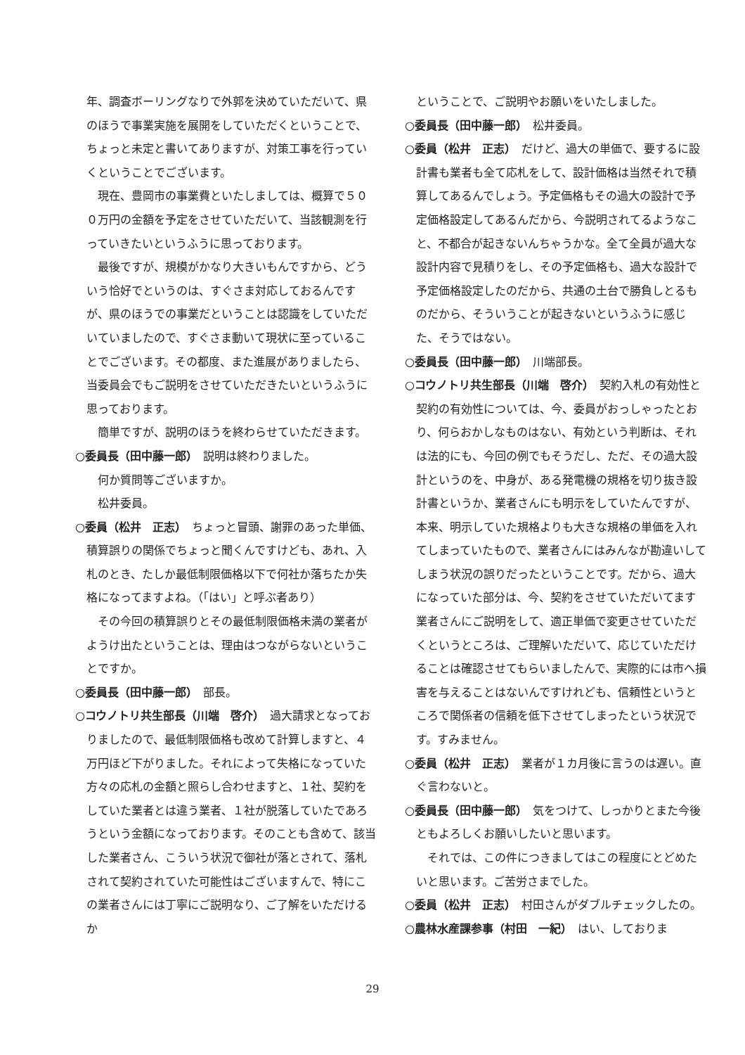年、調査ボーリングなりで外郭を決めていただいて、県のほうで事業実施を展開をしていただくということで、ちょっと未定と書いてありますが、対策工事を行っていくということでございます。
現在、豊岡市の事業費といたしましては、概算で５００万円の金額を予定をさせていただいて、当該観測を行っていきたいというふうに思っております。
最後ですが、規模がかなり大きいもんですから、どういう恰好でというのは、すぐさま対応しておるんですが、県のほうでの事業だということは認識をしていただいていましたので、すぐさま動いて現状に至っていることでございます。その都度、また進展がありましたら、当委員会でもご説明をさせていただきたいというふうに思っております。
簡単ですが、説明のほうを終わらせていただきます。
○委員長（田中藤一郎）　説明は終わりました。
何か質問等ございますか。
松井委員。
○委員（松井　正志）　ちょっと冒頭、謝罪のあった単価、積算誤りの関係でちょっと聞くんですけども、あれ、入札のとき、たしか最低制限価格以下で何社か落ちたか失格になってますよね。（「はい」と呼ぶ者あり）
その今回の積算誤りとその最低制限価格未満の業者がようけ出たということは、理由はつながらないということですか。
○委員長（田中藤一郎）　部長。
○コウノトリ共生部長（川端　啓介）　過大請求となっておりましたので、最低制限価格も改めて計算しますと、４万円ほど下がりました。それによって失格になっていた方々の応札の金額と照らし合わせますと、１社、契約をしていた業者とは違う業者、１社が脱落していたであろうという金額になっております。そのことも含めて、該当した業者さん、こういう状況で御社が落とされて、落札されて契約されていた可能性はございますんで、特にこの業者さんには丁寧にご説明なり、ご了解をいただけるか
ということで、ご説明やお願いをいたしました。
○委員長（田中藤一郎）　松井委員。
○委員（松井　正志）　だけど、過大の単価で、要するに設計書も業者も全て応札をして、設計価格は当然それで積算してあるんでしょう。予定価格もその過大の設計で予定価格設定してあるんだから、今説明されてるようなこと、不都合が起きないんちゃうかな。全て全員が過大な設計内容で見積りをし、その予定価格も、過大な設計で予定価格設定したのだから、共通の土台で勝負しとるものだから、そういうことが起きないというふうに感じた、そうではない。
○委員長（田中藤一郎）　川端部長。
○コウノトリ共生部長（川端　啓介）　契約入札の有効性と契約の有効性については、今、委員がおっしゃったとおり、何らおかしなものはない、有効という判断は、それは法的にも、今回の例でもそうだし、ただ、その過大設計というのを、中身が、ある発電機の規格を切り抜き設計書というか、業者さんにも明示をしていたんですが、本来、明示していた規格よりも大きな規格の単価を入れてしまっていたもので、業者さんにはみんなが勘違いしてしまう状況の誤りだったということです。だから、過大になっていた部分は、今、契約をさせていただいてます業者さんにご説明をして、適正単価で変更させていただくというところは、ご理解いただいて、応じていただけることは確認させてもらいましたんで、実際的には市へ損害を与えることはないんですけれども、信頼性というところで関係者の信頼を低下させてしまったという状況です。すみません。
○委員（松井　正志）　業者が１カ月後に言うのは遅い。直ぐ言わないと。
○委員長（田中藤一郎）　気をつけて、しっかりとまた今後ともよろしくお願いしたいと思います。
それでは、この件につきましてはこの程度にとどめたいと思います。ご苦労さまでした。
○委員（松井　正志）　村田さんがダブルチェックしたの。
○農林水産課参事（村田　一紀）　はい、しておりま
29